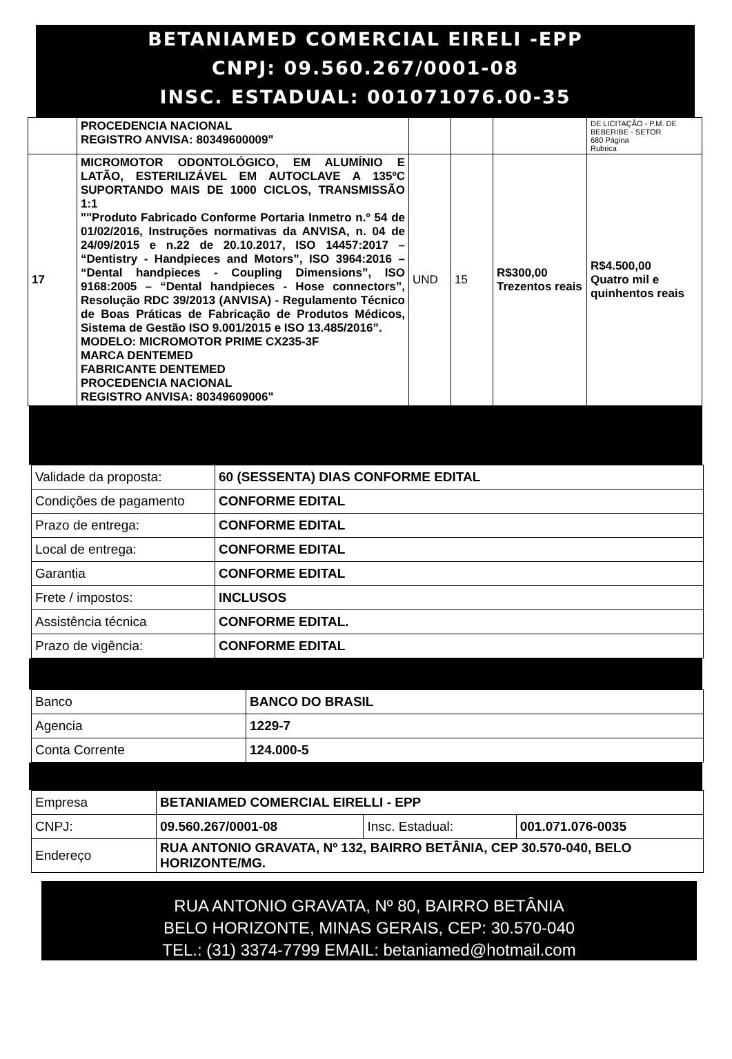BETANIAMED COMERCIAL EIRELI -EPP
CNPJ: 09.560.267/0001-08
INSC. ESTADUAL: 001071076.00-35
| | PROCEDENCIA NACIONAL REGISTRO ANVISA: 80349600009" | | | | DE LICITAÇÃO - P.M. DE BEBERIBE - SETOR 680 Página Rubrica |
| 17 | MICROMOTOR ODONTOLÓGICO, EM ALUMÍNIO E LATÃO, ESTERILIZÁVEL EM AUTOCLAVE A 135ºC SUPORTANDO MAIS DE 1000 CICLOS, TRANSMISSÃO 1:1 ""Produto Fabricado Conforme Portaria Inmetro n.º 54 de 01/02/2016, Instruções normativas da ANVISA, n. 04 de 24/09/2015 e n.22 de 20.10.2017, ISO 14457:2017 – “Dentistry - Handpieces and Motors”, ISO 3964:2016 – “Dental handpieces - Coupling Dimensions”, ISO 9168:2005 – “Dental handpieces - Hose connectors”, Resolução RDC 39/2013 (ANVISA) - Regulamento Técnico de Boas Práticas de Fabricação de Produtos Médicos, Sistema de Gestão ISO 9.001/2015 e ISO 13.485/2016”. MODELO: MICROMOTOR PRIME CX235-3F MARCA DENTEMED FABRICANTE DENTEMED PROCEDENCIA NACIONAL REGISTRO ANVISA: 80349609006" | UND | 15 | R$300,00 Trezentos reais | R$4.500,00 Quatro mil e quinhentos reais |
| Validade da proposta: | 60 (SESSENTA) DIAS CONFORME EDITAL |
| Condições de pagamento | CONFORME EDITAL |
| Prazo de entrega: | CONFORME EDITAL |
| Local de entrega: | CONFORME EDITAL |
| Garantia | CONFORME EDITAL |
| Frete / impostos: | INCLUSOS |
| Assistência técnica | CONFORME EDITAL. |
| Prazo de vigência: | CONFORME EDITAL |
| Banco | BANCO DO BRASIL |
| Agencia | 1229-7 |
| Conta Corrente | 124.000-5 |
| Empresa | BETANIAMED COMERCIAL EIRELLI - EPP | | |
| CNPJ: | 09.560.267/0001-08 | Insc. Estadual: | 001.071.076-0035 |
| Endereço | RUA ANTONIO GRAVATA, Nº 132, BAIRRO BETÂNIA, CEP 30.570-040, BELO HORIZONTE/MG. | | |
RUA ANTONIO GRAVATA, Nº 80, BAIRRO BETÂNIA
BELO HORIZONTE, MINAS GERAIS, CEP: 30.570-040
TEL.: (31) 3374-7799 EMAIL: betaniamed@hotmail.com